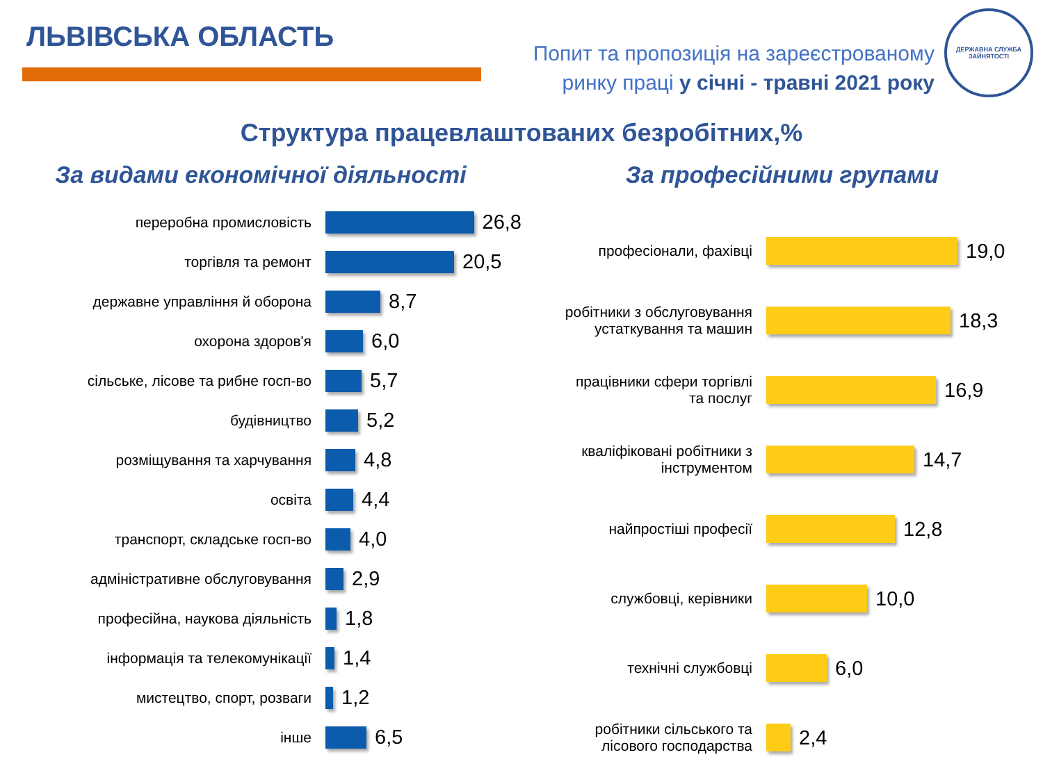ЛЬВІВСЬКА ОБЛАСТЬ
Попит та пропозиція на зареєстрованому
ринку праці у січні - травні 2021 року
ДЕРЖАВНА СЛУЖБА ЗАЙНЯТОСТІ
Структура працевлаштованих безробітних,%
За видами економічної діяльності
переробна промисловість
26,8
торгівля та ремонт
20,5
державне управління й оборона
8,7
охорона здоров'я
6,0
сільське, лісове та рибне госп-во
5,7
будівництво
5,2
розміщування та харчування
4,8
освіта
4,4
транспорт, складське госп-во
4,0
адміністративне обслуговування
2,9
професійна, наукова діяльність
1,8
інформація та телекомунікації
1,4
мистецтво, спорт, розваги
1,2
інше
6,5
За професійними групами
професіонали, фахівці
19,0
робітники з обслуговування
устаткування та машин
18,3
працівники сфери торгівлі
та послуг
16,9
кваліфіковані робітники з
інструментом
14,7
найпростіші професії
12,8
службовці, керівники
10,0
технічні службовці
6,0
робітники сільського та
лісового господарства
2,4